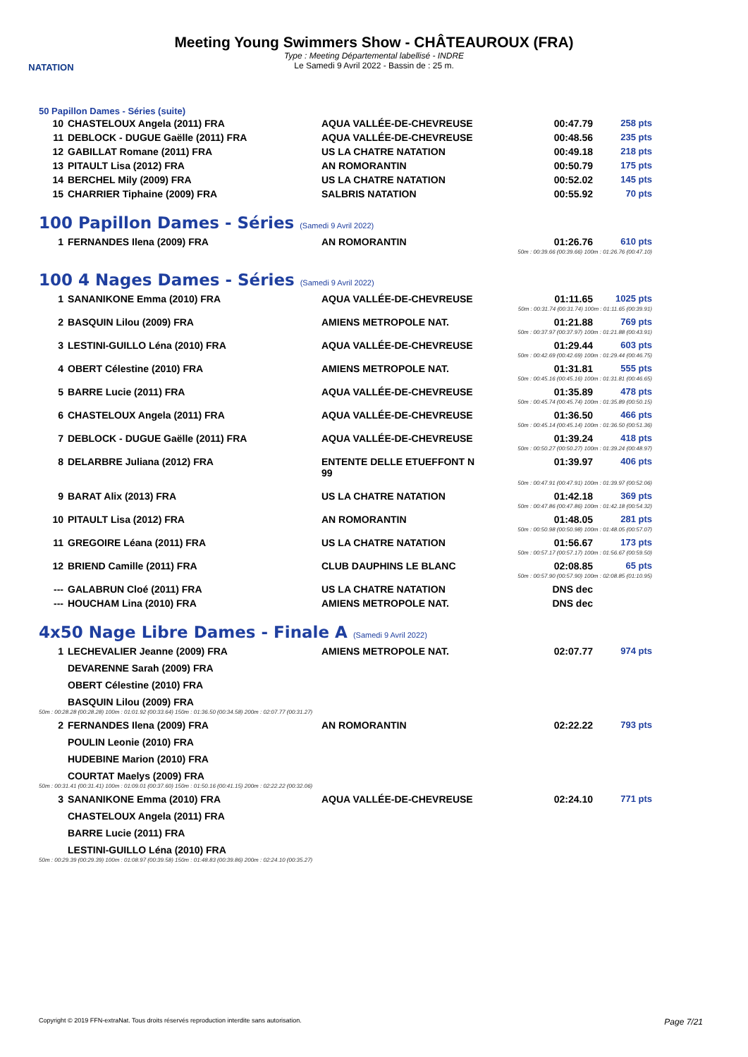NATATION
Meeting Young Swimmers Show - CHÂTEAUROUX (FRA)
Type : Meeting Départemental labellisé - INDRE
Le Samedi 9 Avril 2022 - Bassin de : 25 m.
50 Papillon Dames - Séries (suite)
| 10 | CHASTELOUX Angela (2011) FRA | AQUA VALLÉE-DE-CHEVREUSE | 00:47.79 | 258 pts |
| 11 | DEBLOCK - DUGUE Gaëlle (2011) FRA | AQUA VALLÉE-DE-CHEVREUSE | 00:48.56 | 235 pts |
| 12 | GABILLAT Romane (2011) FRA | US LA CHATRE NATATION | 00:49.18 | 218 pts |
| 13 | PITAULT Lisa (2012) FRA | AN ROMORANTIN | 00:50.79 | 175 pts |
| 14 | BERCHEL Mily (2009) FRA | US LA CHATRE NATATION | 00:52.02 | 145 pts |
| 15 | CHARRIER Tiphaine (2009) FRA | SALBRIS NATATION | 00:55.92 | 70 pts |
100 Papillon Dames - Séries (Samedi 9 Avril 2022)
| 1 | FERNANDES Ilena (2009) FRA | AN ROMORANTIN | 01:26.76 | 610 pts |
| 50m : 00:39.66 (00:39.66) 100m : 01:26.76 (00:47.10) | | | | |
100 4 Nages Dames - Séries (Samedi 9 Avril 2022)
| 1 | SANANIKONE Emma (2010) FRA | AQUA VALLÉE-DE-CHEVREUSE | 01:11.65 | 1025 pts |
| 50m : 00:31.74 (00:31.74) 100m : 01:11.65 (00:39.91) | | | | |
| 2 | BASQUIN Lilou (2009) FRA | AMIENS METROPOLE NAT. | 01:21.88 | 769 pts |
| 50m : 00:37.97 (00:37.97) 100m : 01:21.88 (00:43.91) | | | | |
| 3 | LESTINI-GUILLO Léna (2010) FRA | AQUA VALLÉE-DE-CHEVREUSE | 01:29.44 | 603 pts |
| 50m : 00:42.69 (00:42.69) 100m : 01:29.44 (00:46.75) | | | | |
| 4 | OBERT Célestine (2010) FRA | AMIENS METROPOLE NAT. | 01:31.81 | 555 pts |
| 50m : 00:45.16 (00:45.16) 100m : 01:31.81 (00:46.65) | | | | |
| 5 | BARRE Lucie (2011) FRA | AQUA VALLÉE-DE-CHEVREUSE | 01:35.89 | 478 pts |
| 50m : 00:45.74 (00:45.74) 100m : 01:35.89 (00:50.15) | | | | |
| 6 | CHASTELOUX Angela (2011) FRA | AQUA VALLÉE-DE-CHEVREUSE | 01:36.50 | 466 pts |
| 50m : 00:45.14 (00:45.14) 100m : 01:36.50 (00:51.36) | | | | |
| 7 | DEBLOCK - DUGUE Gaëlle (2011) FRA | AQUA VALLÉE-DE-CHEVREUSE | 01:39.24 | 418 pts |
| 50m : 00:50.27 (00:50.27) 100m : 01:39.24 (00:48.97) | | | | |
| 8 | DELARBRE Juliana (2012) FRA | ENTENTE DELLE ETUEFFONT N 99 | 01:39.97 | 406 pts |
| 50m : 00:47.91 (00:47.91) 100m : 01:39.97 (00:52.06) | | | | |
| 9 | BARAT Alix (2013) FRA | US LA CHATRE NATATION | 01:42.18 | 369 pts |
| 50m : 00:47.86 (00:47.86) 100m : 01:42.18 (00:54.32) | | | | |
| 10 | PITAULT Lisa (2012) FRA | AN ROMORANTIN | 01:48.05 | 281 pts |
| 50m : 00:50.98 (00:50.98) 100m : 01:48.05 (00:57.07) | | | | |
| 11 | GREGOIRE Léana (2011) FRA | US LA CHATRE NATATION | 01:56.67 | 173 pts |
| 50m : 00:57.17 (00:57.17) 100m : 01:56.67 (00:59.50) | | | | |
| 12 | BRIEND Camille (2011) FRA | CLUB DAUPHINS LE BLANC | 02:08.85 | 65 pts |
| 50m : 00:57.90 (00:57.90) 100m : 02:08.85 (01:10.95) | | | | |
| --- | GALABRUN Cloé (2011) FRA | US LA CHATRE NATATION | DNS dec | |
| --- | HOUCHAM Lina (2010) FRA | AMIENS METROPOLE NAT. | DNS dec | |
4x50 Nage Libre Dames - Finale A (Samedi 9 Avril 2022)
| 1 | LECHEVALIER Jeanne (2009) FRA | AMIENS METROPOLE NAT. | 02:07.77 | 974 pts |
| | DEVARENNE Sarah (2009) FRA | | | |
| | OBERT Célestine (2010) FRA | | | |
| | BASQUIN Lilou (2009) FRA | | | |
| 50m : 00:28.28 (00:28.28) 100m : 01:01.92 (00:33.64) 150m : 01:36.50 (00:34.58) 200m : 02:07.77 (00:31.27) | | | | |
| 2 | FERNANDES Ilena (2009) FRA | AN ROMORANTIN | 02:22.22 | 793 pts |
| | POULIN Leonie (2010) FRA | | | |
| | HUDEBINE Marion (2010) FRA | | | |
| | COURTAT Maelys (2009) FRA | | | |
| 50m : 00:31.41 (00:31.41) 100m : 01:09.01 (00:37.60) 150m : 01:50.16 (00:41.15) 200m : 02:22.22 (00:32.06) | | | | |
| 3 | SANANIKONE Emma (2010) FRA | AQUA VALLÉE-DE-CHEVREUSE | 02:24.10 | 771 pts |
| | CHASTELOUX Angela (2011) FRA | | | |
| | BARRE Lucie (2011) FRA | | | |
| | LESTINI-GUILLO Léna (2010) FRA | | | |
| 50m : 00:29.39 (00:29.39) 100m : 01:08.97 (00:39.58) 150m : 01:48.83 (00:39.86) 200m : 02:24.10 (00:35.27) | | | | |
Copyright © 2019 FFN-extraNat. Tous droits réservés reproduction interdite sans autorisation. Page 7/21